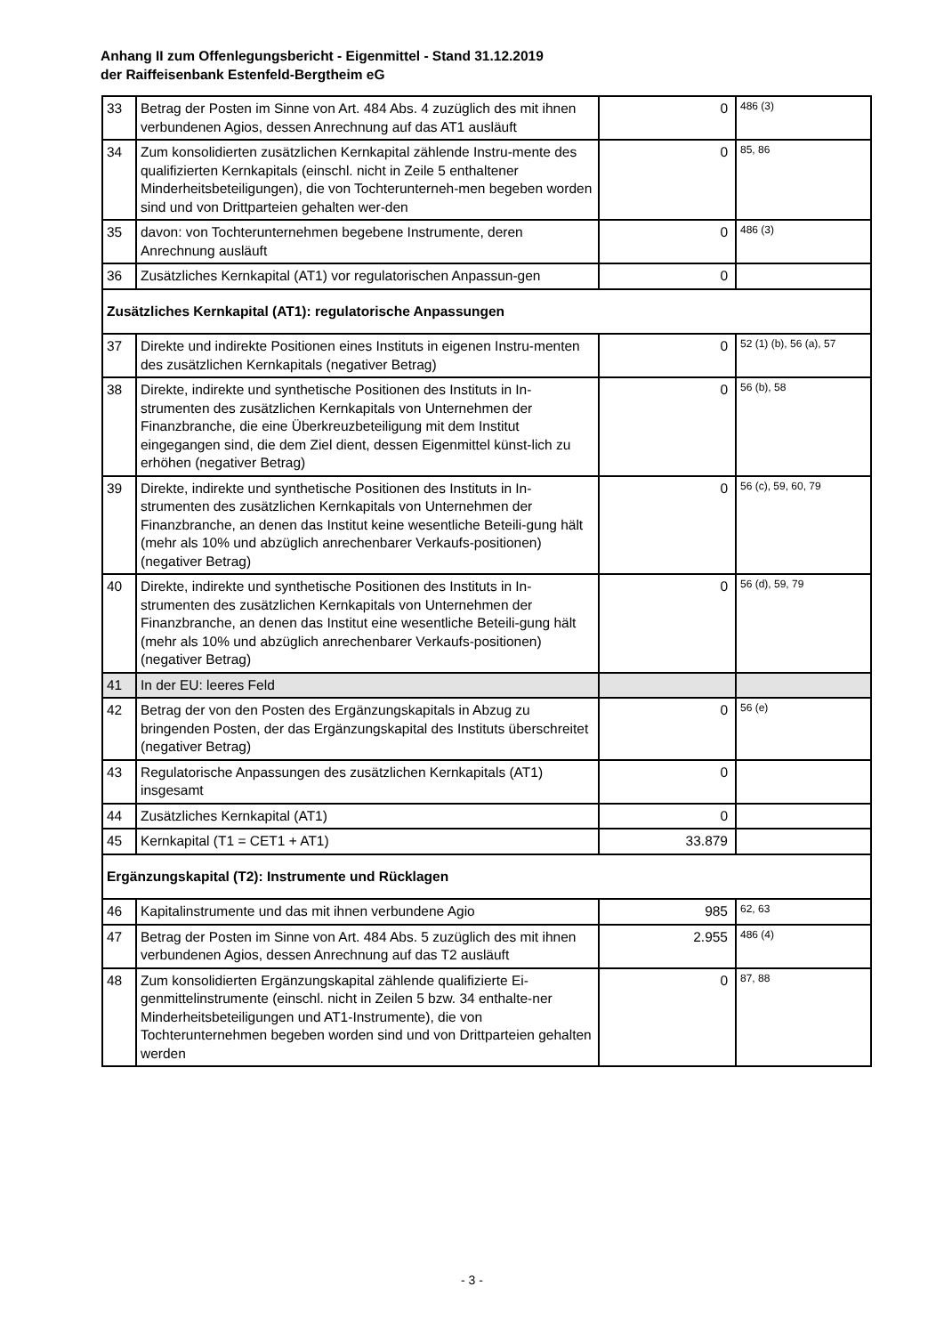Anhang II zum Offenlegungsbericht - Eigenmittel - Stand 31.12.2019
der Raiffeisenbank Estenfeld-Bergtheim eG
| 33 | Betrag der Posten im Sinne von Art. 484 Abs. 4 zuzüglich des mit ihnen verbundenen Agios, dessen Anrechnung auf das AT1 ausläuft | 0 | 486 (3) |
| 34 | Zum konsolidierten zusätzlichen Kernkapital zählende Instru-mente des qualifizierten Kernkapitals (einschl. nicht in Zeile 5 enthaltener Minderheitsbeteiligungen), die von Tochterunterneh-men begeben worden sind und von Drittparteien gehalten wer-den | 0 | 85, 86 |
| 35 | davon: von Tochterunternehmen begebene Instrumente, deren Anrechnung ausläuft | 0 | 486 (3) |
| 36 | Zusätzliches Kernkapital (AT1) vor regulatorischen Anpassun-gen | 0 | |
| Zusätzliches Kernkapital (AT1): regulatorische Anpassungen | | | |
| 37 | Direkte und indirekte Positionen eines Instituts in eigenen Instru-menten des zusätzlichen Kernkapitals (negativer Betrag) | 0 | 52 (1) (b), 56 (a), 57 |
| 38 | Direkte, indirekte und synthetische Positionen des Instituts in In-strumenten des zusätzlichen Kernkapitals von Unternehmen der Finanzbranche, die eine Überkreuzbeteiligung mit dem Institut eingegangen sind, die dem Ziel dient, dessen Eigenmittel künst-lich zu erhöhen (negativer Betrag) | 0 | 56 (b), 58 |
| 39 | Direkte, indirekte und synthetische Positionen des Instituts in In-strumenten des zusätzlichen Kernkapitals von Unternehmen der Finanzbranche, an denen das Institut keine wesentliche Beteili-gung hält (mehr als 10% und abzüglich anrechenbarer Verkaufs-positionen) (negativer Betrag) | 0 | 56 (c), 59, 60, 79 |
| 40 | Direkte, indirekte und synthetische Positionen des Instituts in In-strumenten des zusätzlichen Kernkapitals von Unternehmen der Finanzbranche, an denen das Institut eine wesentliche Beteili-gung hält (mehr als 10% und abzüglich anrechenbarer Verkaufs-positionen) (negativer Betrag) | 0 | 56 (d), 59, 79 |
| 41 | In der EU: leeres Feld | | |
| 42 | Betrag der von den Posten des Ergänzungskapitals in Abzug zu bringenden Posten, der das Ergänzungskapital des Instituts überschreitet (negativer Betrag) | 0 | 56 (e) |
| 43 | Regulatorische Anpassungen des zusätzlichen Kernkapitals (AT1) insgesamt | 0 | |
| 44 | Zusätzliches Kernkapital (AT1) | 0 | |
| 45 | Kernkapital (T1 = CET1 + AT1) | 33.879 | |
| Ergänzungskapital (T2): Instrumente und Rücklagen | | | |
| 46 | Kapitalinstrumente und das mit ihnen verbundene Agio | 985 | 62, 63 |
| 47 | Betrag der Posten im Sinne von Art. 484 Abs. 5 zuzüglich des mit ihnen verbundenen Agios, dessen Anrechnung auf das T2 ausläuft | 2.955 | 486 (4) |
| 48 | Zum konsolidierten Ergänzungskapital zählende qualifizierte Ei-genmittelinstrumente (einschl. nicht in Zeilen 5 bzw. 34 enthalte-ner Minderheitsbeteiligungen und AT1-Instrumente), die von Tochterunternehmen begeben worden sind und von Drittparteien gehalten werden | 0 | 87, 88 |
- 3 -